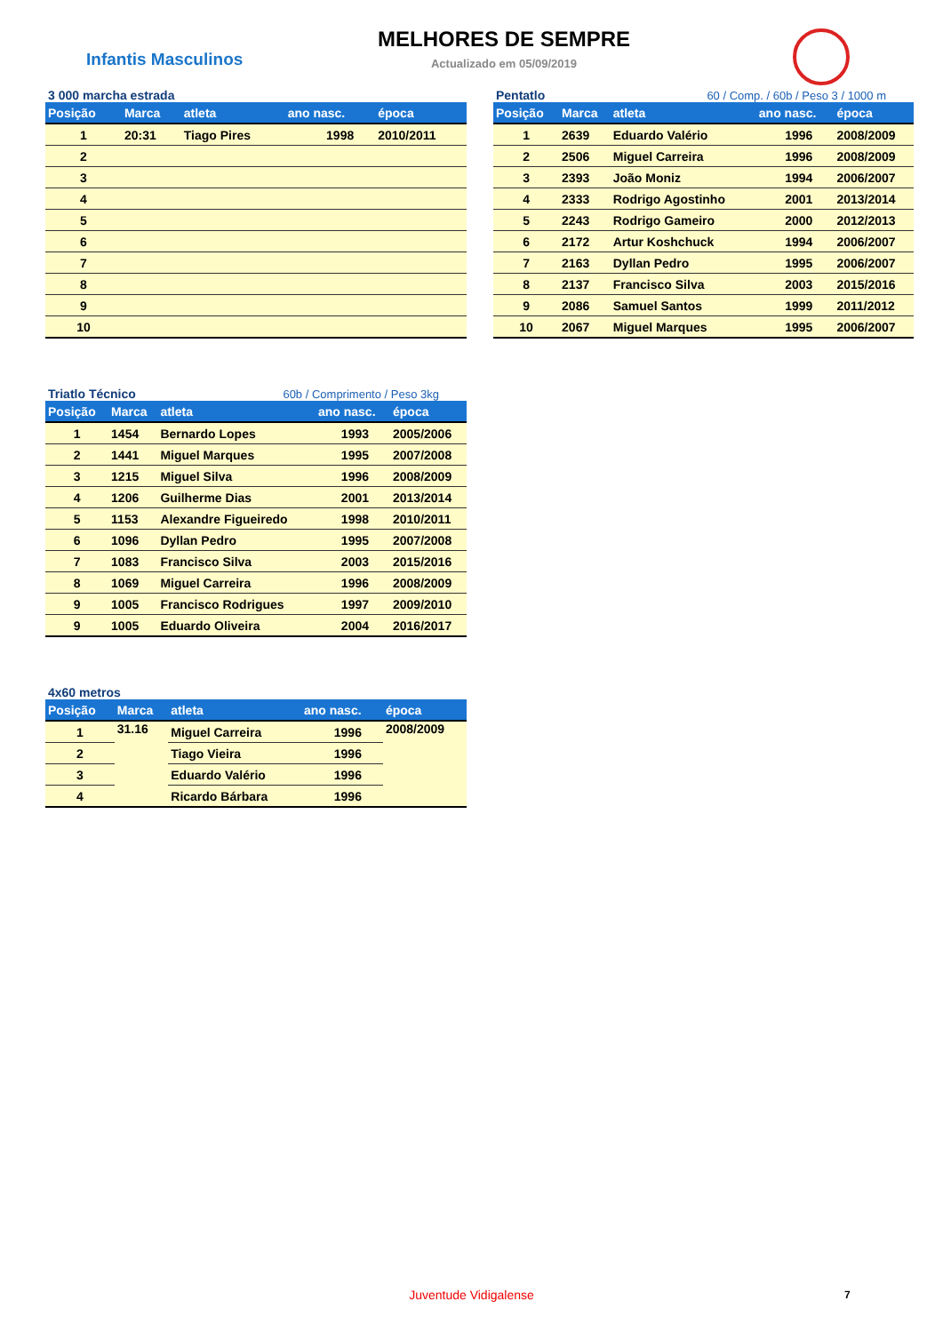Infantis Masculinos
MELHORES DE SEMPRE
Actualizado em 05/09/2019
3 000 marcha estrada
| Posição | Marca | atleta | ano nasc. | época |
| --- | --- | --- | --- | --- |
| 1 | 20:31 | Tiago Pires | 1998 | 2010/2011 |
| 2 | | | | |
| 3 | | | | |
| 4 | | | | |
| 5 | | | | |
| 6 | | | | |
| 7 | | | | |
| 8 | | | | |
| 9 | | | | |
| 10 | | | | |
Pentatlo 60 / Comp. / 60b / Peso 3 / 1000 m
| Posição | Marca | atleta | ano nasc. | época |
| --- | --- | --- | --- | --- |
| 1 | 2639 | Eduardo Valério | 1996 | 2008/2009 |
| 2 | 2506 | Miguel Carreira | 1996 | 2008/2009 |
| 3 | 2393 | João Moniz | 1994 | 2006/2007 |
| 4 | 2333 | Rodrigo Agostinho | 2001 | 2013/2014 |
| 5 | 2243 | Rodrigo Gameiro | 2000 | 2012/2013 |
| 6 | 2172 | Artur Koshchuck | 1994 | 2006/2007 |
| 7 | 2163 | Dyllan Pedro | 1995 | 2006/2007 |
| 8 | 2137 | Francisco Silva | 2003 | 2015/2016 |
| 9 | 2086 | Samuel Santos | 1999 | 2011/2012 |
| 10 | 2067 | Miguel Marques | 1995 | 2006/2007 |
Triatlo Técnico 60b / Comprimento / Peso 3kg
| Posição | Marca | atleta | ano nasc. | época |
| --- | --- | --- | --- | --- |
| 1 | 1454 | Bernardo Lopes | 1993 | 2005/2006 |
| 2 | 1441 | Miguel Marques | 1995 | 2007/2008 |
| 3 | 1215 | Miguel Silva | 1996 | 2008/2009 |
| 4 | 1206 | Guilherme Dias | 2001 | 2013/2014 |
| 5 | 1153 | Alexandre Figueiredo | 1998 | 2010/2011 |
| 6 | 1096 | Dyllan Pedro | 1995 | 2007/2008 |
| 7 | 1083 | Francisco Silva | 2003 | 2015/2016 |
| 8 | 1069 | Miguel Carreira | 1996 | 2008/2009 |
| 9 | 1005 | Francisco Rodrigues | 1997 | 2009/2010 |
| 9 | 1005 | Eduardo Oliveira | 2004 | 2016/2017 |
4x60 metros
| Posição | Marca | atleta | ano nasc. | época |
| --- | --- | --- | --- | --- |
| 1 | 31.16 | Miguel Carreira | 1996 | 2008/2009 |
| 2 | | Tiago Vieira | 1996 | |
| 3 | | Eduardo Valério | 1996 | |
| 4 | | Ricardo Bárbara | 1996 | |
Juventude Vidigalense 7